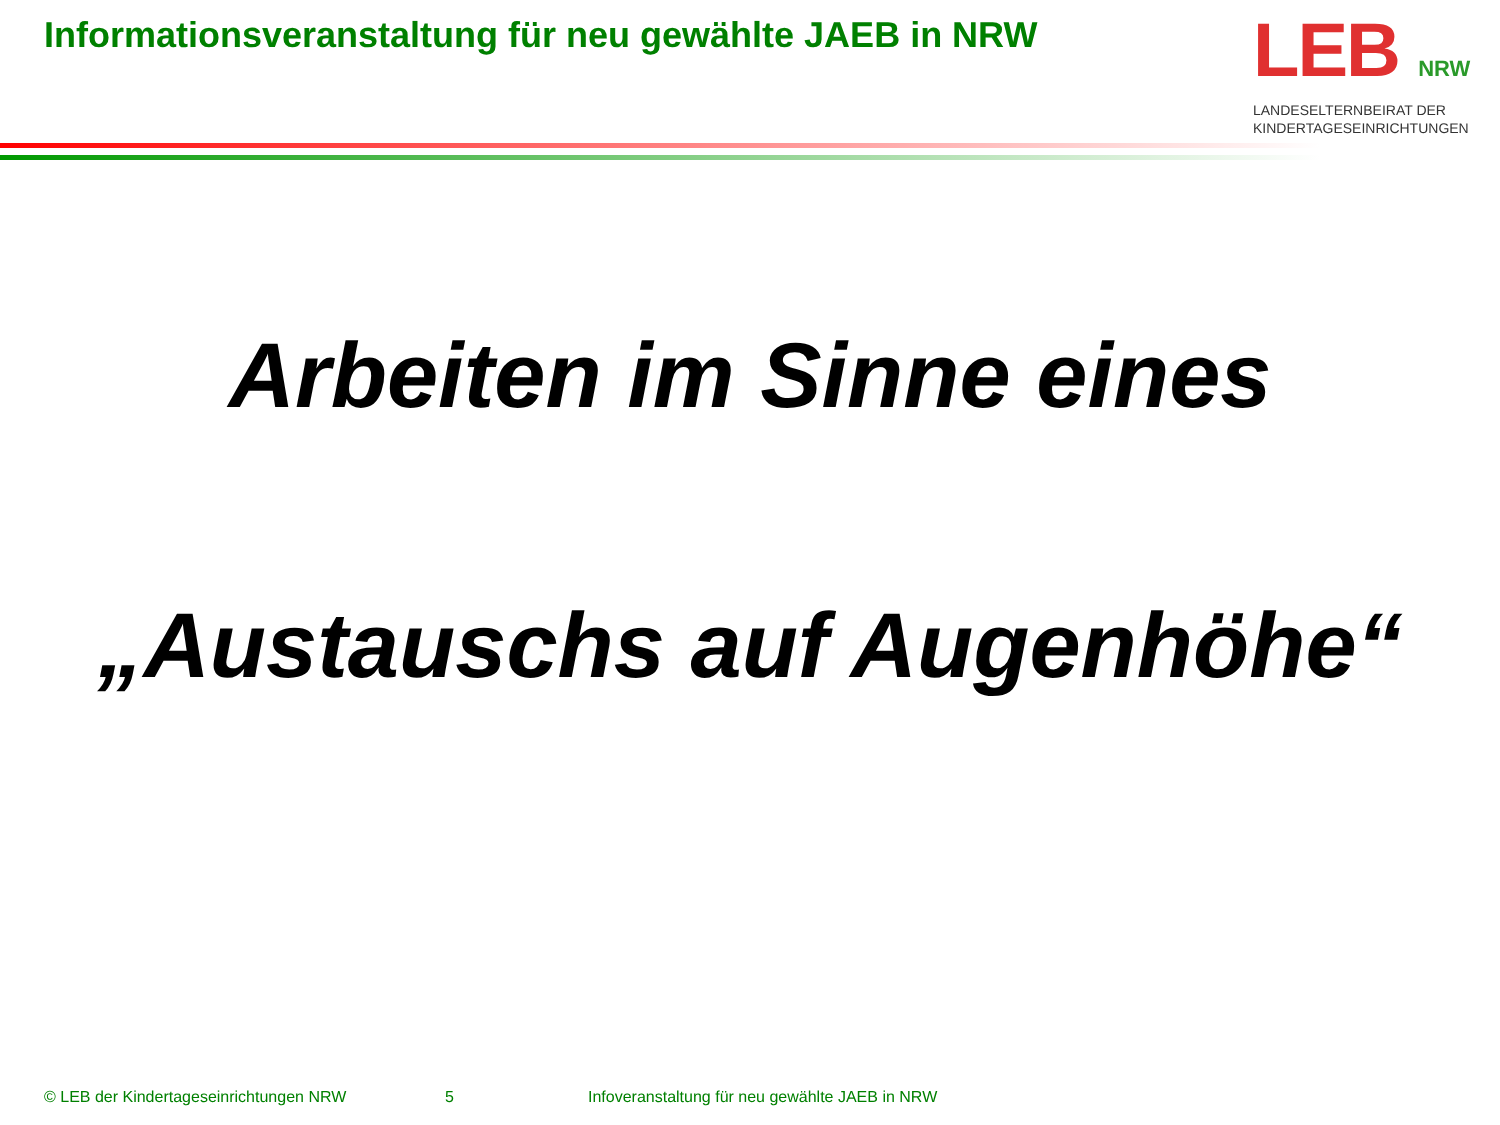Informationsveranstaltung für neu gewählte JAEB in NRW
LEB NRW
LANDESELTERNBEIRAT DER
KINDERTAGESEINRICHTUNGEN
Arbeiten im Sinne eines
„Austauschs auf Augenhöhe“
© LEB der Kindertageseinrichtungen NRW
5
Infoveranstaltung für neu gewählte JAEB in NRW